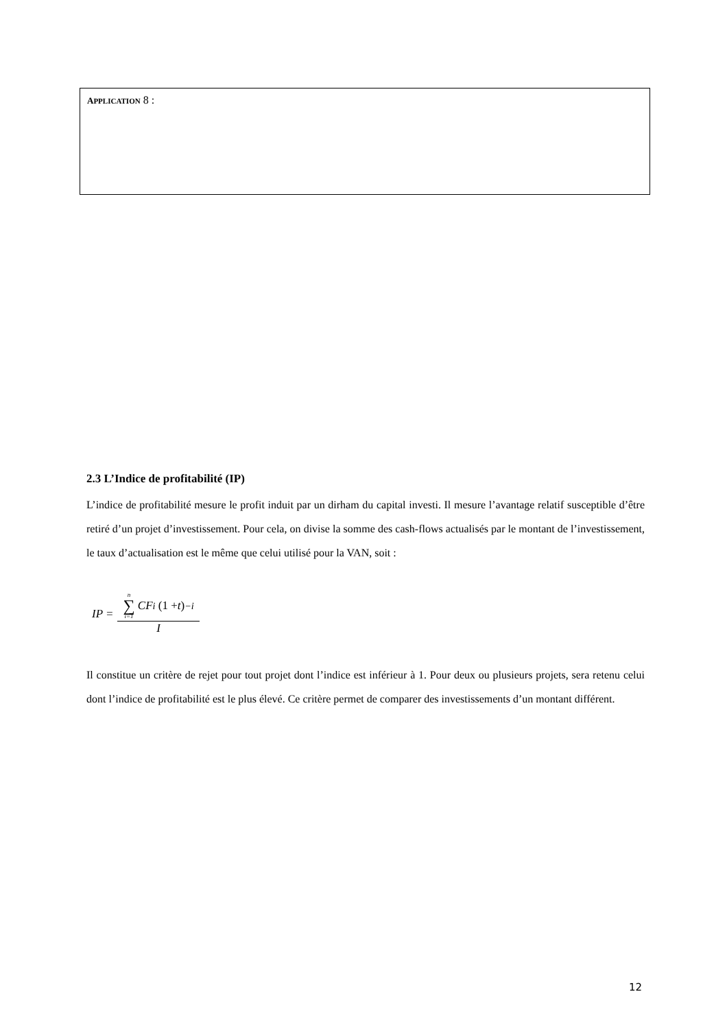APPLICATION 8 :
2.3 L’Indice de profitabilité (IP)
L’indice de profitabilité mesure le profit induit par un dirham du capital investi. Il mesure l’avantage relatif susceptible d’être retiré d’un projet d’investissement. Pour cela, on divise la somme des cash-flows actualisés par le montant de l’investissement, le taux d’actualisation est le même que celui utilisé pour la VAN, soit :
IP = n ∑ i=1 CF<sub>i</sub> (1 + t)<sup>−i</sup> I
Il constitue un critère de rejet pour tout projet dont l’indice est inférieur à 1. Pour deux ou plusieurs projets, sera retenu celui dont l’indice de profitabilité est le plus élevé. Ce critère permet de comparer des investissements d’un montant différent.
12